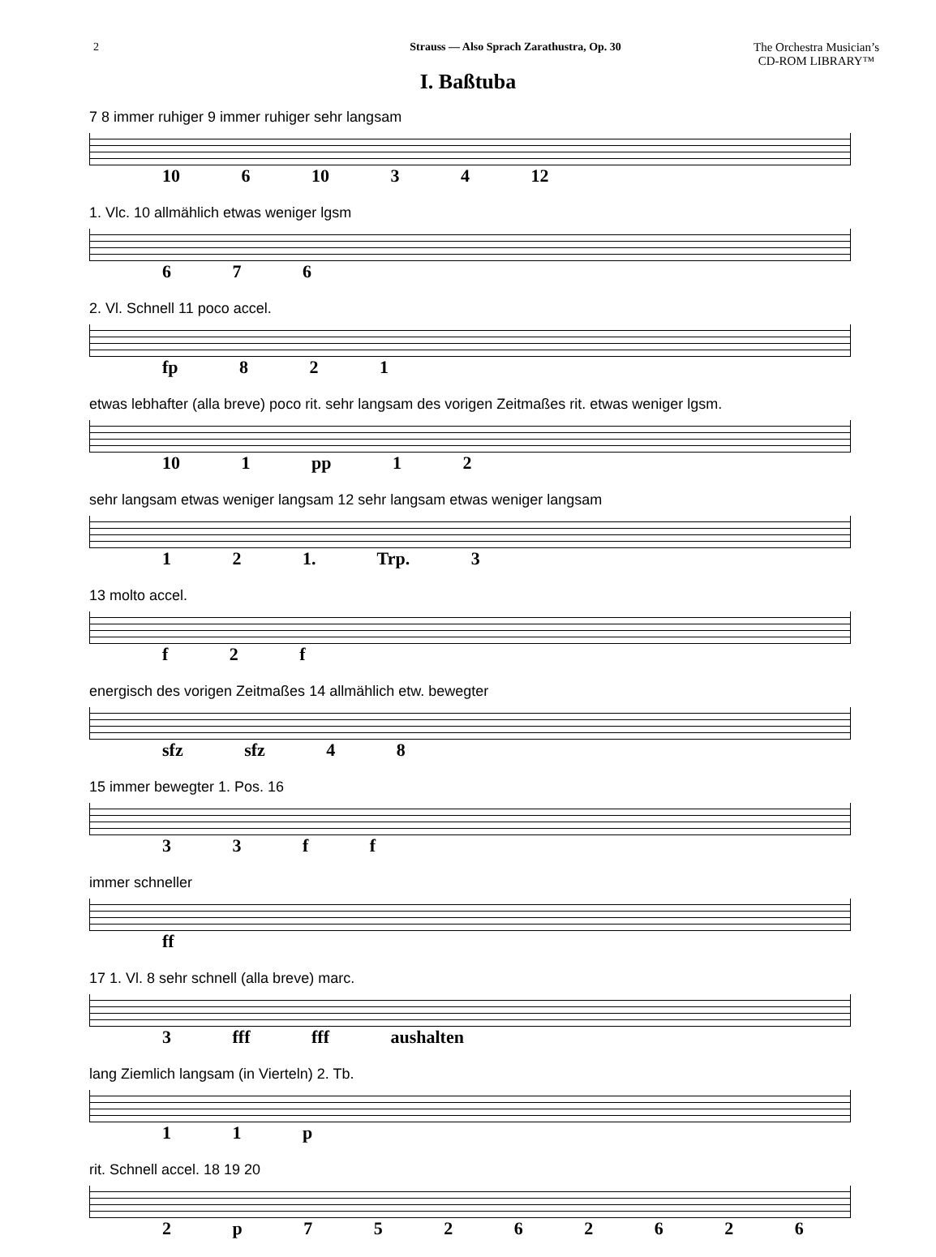2 Strauss — Also Sprach Zarathustra, Op. 30 The Orchestra Musician’s
CD-ROM LIBRARY™
I. Baßtuba
7 8 immer ruhiger 9 immer ruhiger sehr langsam
10 6 10 3 4 12
1. Vlc. 10 allmählich etwas weniger lgsm
6 7 6
2. Vl. Schnell 11 poco accel.
fp 8 2 1
etwas lebhafter (alla breve) poco rit. sehr langsam des vorigen Zeitmaßes rit. etwas weniger lgsm.
10 1 pp 1 2
sehr langsam etwas weniger langsam 12 sehr langsam etwas weniger langsam
1 2 1. Trp. 3
13 molto accel.
f 2 f
energisch des vorigen Zeitmaßes 14 allmählich etw. bewegter
sfz sfz 4 8
15 immer bewegter 1. Pos. 16
3 3 f f
immer schneller
ff
17 1. Vl. 8 sehr schnell (alla breve) marc.
3 fff fff aushalten
lang Ziemlich langsam (in Vierteln) 2. Tb.
1 1 p
rit. Schnell accel. 18 19 20
2 p 7 5 2 6 2 6 2 6